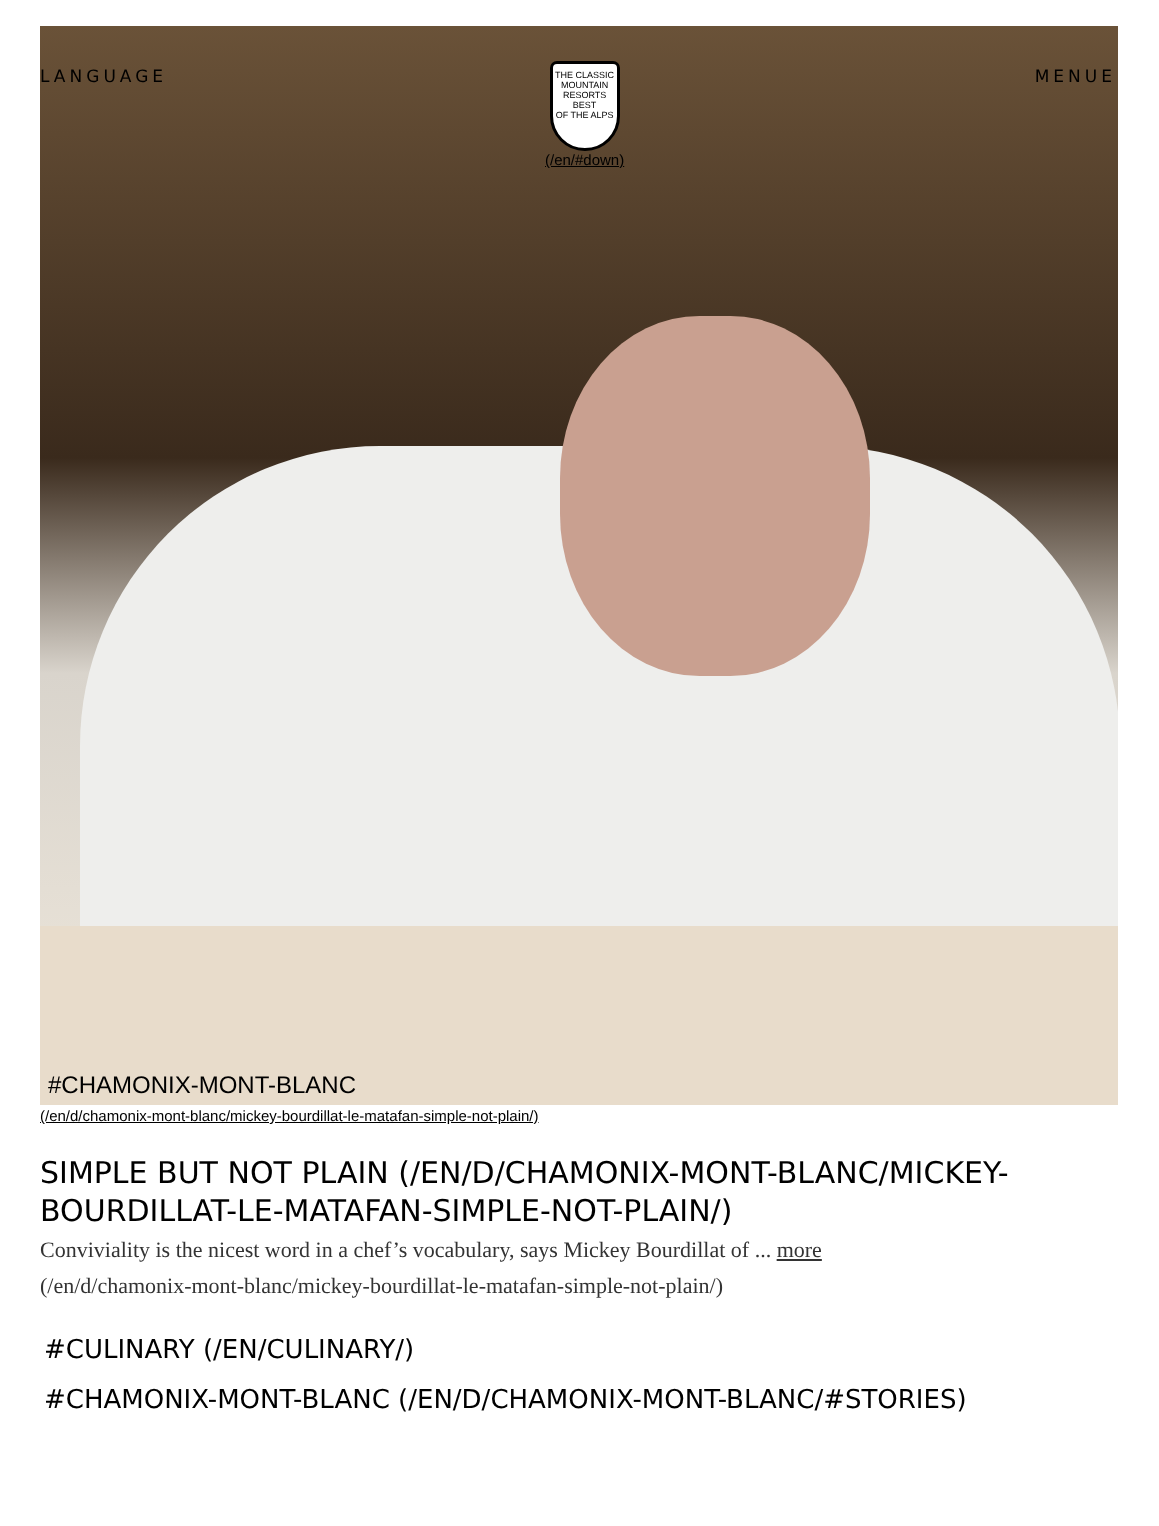LANGUAGE MENUE
THE CLASSIC MOUNTAIN RESORTS
BEST
OF THE ALPS
(/en/#down)
#CHAMONIX-MONT-BLANC
(/en/d/chamonix-mont-blanc/mickey-bourdillat-le-matafan-simple-not-plain/)
SIMPLE BUT NOT PLAIN (/EN/D/CHAMONIX-MONT-BLANC/MICKEY-BOURDILLAT-LE-MATAFAN-SIMPLE-NOT-PLAIN/)
Conviviality is the nicest word in a chef’s vocabulary, says Mickey Bourdillat of ... more
(/en/d/chamonix-mont-blanc/mickey-bourdillat-le-matafan-simple-not-plain/)
#CULINARY (/EN/CULINARY/)
#CHAMONIX-MONT-BLANC (/EN/D/CHAMONIX-MONT-BLANC/#STORIES)